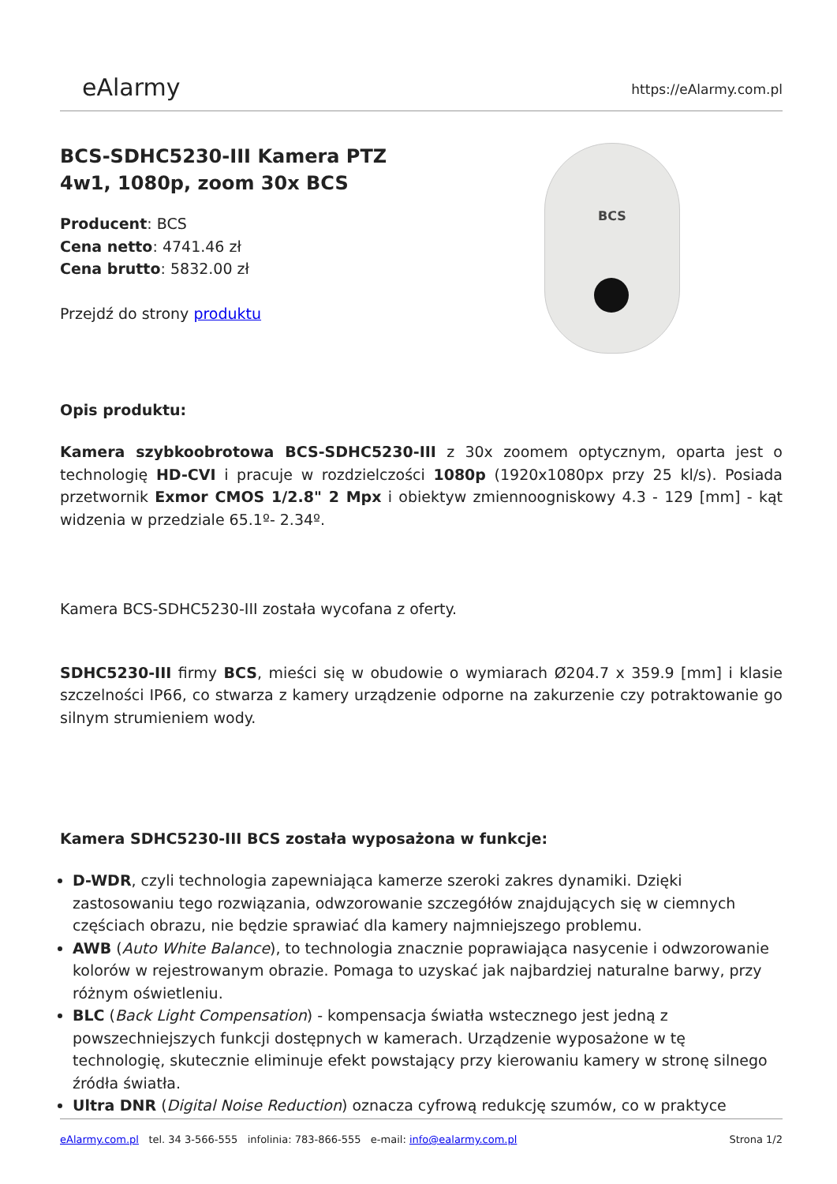eAlarmy
https://eAlarmy.com.pl
BCS-SDHC5230-III Kamera PTZ
4w1, 1080p, zoom 30x BCS
Producent: BCS
Cena netto: 4741.46 zł
Cena brutto: 5832.00 zł
Przejdź do strony produktu
BCS
Opis produktu:
Kamera szybkoobrotowa BCS-SDHC5230-III z 30x zoomem optycznym, oparta jest o technologię HD-CVI i pracuje w rozdzielczości 1080p (1920x1080px przy 25 kl/s). Posiada przetwornik Exmor CMOS 1/2.8" 2 Mpx i obiektyw zmiennoogniskowy 4.3 - 129 [mm] - kąt widzenia w przedziale 65.1º- 2.34º.
Kamera BCS-SDHC5230-III została wycofana z oferty.
SDHC5230-III firmy BCS, mieści się w obudowie o wymiarach Ø204.7 x 359.9 [mm] i klasie szczelności IP66, co stwarza z kamery urządzenie odporne na zakurzenie czy potraktowanie go silnym strumieniem wody.
Kamera SDHC5230-III BCS została wyposażona w funkcje:
D-WDR, czyli technologia zapewniająca kamerze szeroki zakres dynamiki. Dzięki zastosowaniu tego rozwiązania, odwzorowanie szczegółów znajdujących się w ciemnych częściach obrazu, nie będzie sprawiać dla kamery najmniejszego problemu.
AWB (Auto White Balance), to technologia znacznie poprawiająca nasycenie i odwzorowanie kolorów w rejestrowanym obrazie. Pomaga to uzyskać jak najbardziej naturalne barwy, przy różnym oświetleniu.
BLC (Back Light Compensation) - kompensacja światła wstecznego jest jedną z powszechniejszych funkcji dostępnych w kamerach. Urządzenie wyposażone w tę technologię, skutecznie eliminuje efekt powstający przy kierowaniu kamery w stronę silnego źródła światła.
Ultra DNR (Digital Noise Reduction) oznacza cyfrową redukcję szumów, co w praktyce
eAlarmy.com.pl tel. 34 3-566-555 infolinia: 783-866-555 e-mail: info@ealarmy.com.pl
Strona 1/2